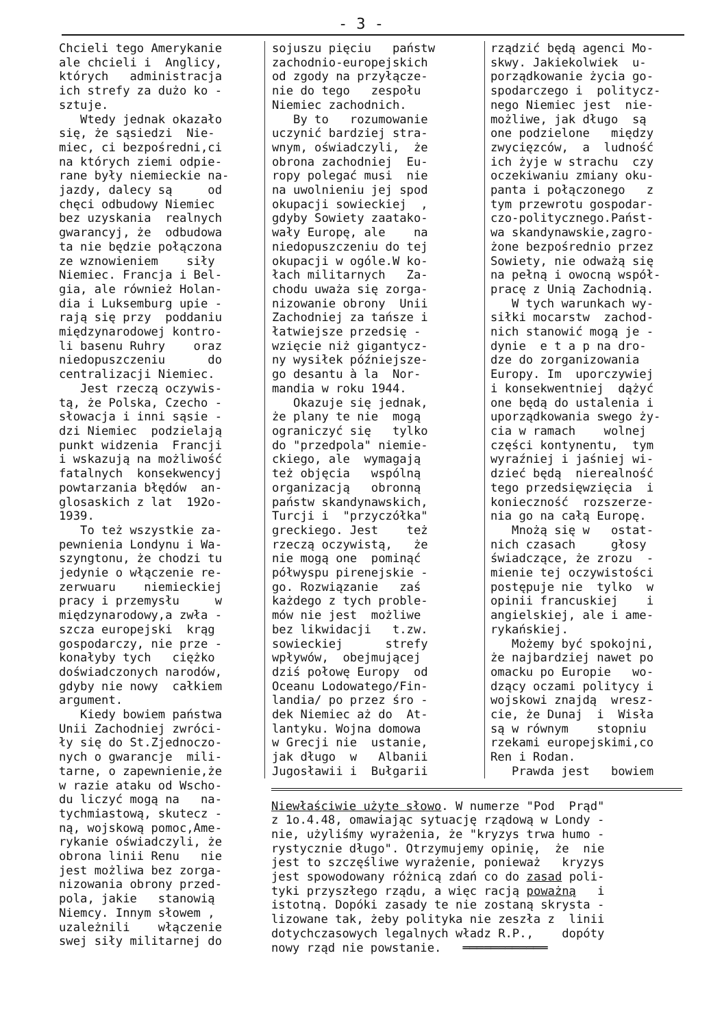- 3 -
Chcieli tego Amerykanie ale chcieli i Anglicy, których administracja ich strefy za dużo ko - sztuje. Wtedy jednak okazało się, że sąsiedzi Nie- miec, ci bezpośredni,ci na których ziemi odpie- rane były niemieckie na- jazdy, dalecy są od chęci odbudowy Niemiec bez uzyskania realnych gwarancyj, że odbudowa ta nie będzie połączona ze wznowieniem siły Niemiec. Francja i Bel- gia, ale również Holan- dia i Luksemburg upie - rają się przy poddaniu międzynarodowej kontro- li basenu Ruhry oraz niedopuszczeniu do centralizacji Niemiec. Jest rzeczą oczywis- tą, że Polska, Czecho - słowacja i inni sąsie - dzi Niemiec podzielają punkt widzenia Francji i wskazują na możliwość fatalnych konsekwencyj powtarzania błędów an- glosaskich z lat 192o- 1939. To też wszystkie za- pewnienia Londynu i Wa- szyngtonu, że chodzi tu jedynie o włączenie re- zerwuaru niemieckiej pracy i przemysłu w międzynarodowy,a zwła - szcza europejski krąg gospodarczy, nie prze - konałyby tych ciężko doświadczonych narodów, gdyby nie nowy całkiem argument. Kiedy bowiem państwa Unii Zachodniej zwróci- ły się do St.Zjednoczo- nych o gwarancje mili- tarne, o zapewnienie,że w razie ataku od Wscho- du liczyć mogą na na- tychmiastową, skutecz - ną, wojskową pomoc,Ame- rykanie oświadczyli, że obrona linii Renu nie jest możliwa bez zorga- nizowania obrony przed- pola, jakie stanowią Niemcy. Innym słowem , uzależnili włączenie swej siły militarnej do
sojuszu pięciu państw zachodnio-europejskich od zgody na przyłącze- nie do tego zespołu Niemiec zachodnich. By to rozumowanie uczynić bardziej stra- wnym, oświadczyli, że obrona zachodniej Eu- ropy polegać musi nie na uwolnieniu jej spod okupacji sowieckiej , gdyby Sowiety zaatako- wały Europę, ale na niedopuszczeniu do tej okupacji w ogóle.W ko- łach militarnych Za- chodu uważa się zorga- nizowanie obrony Unii Zachodniej za tańsze i łatwiejsze przedsię - wzięcie niż gigantycz- ny wysiłek późniejsze- go desantu à la Nor- mandia w roku 1944. Okazuje się jednak, że plany te nie mogą ograniczyć się tylko do "przedpola" niemie- ckiego, ale wymagają też objęcia wspólną organizacją obronną państw skandynawskich, Turcji i "przyczółka" greckiego. Jest też rzeczą oczywistą, że nie mogą one pominąć półwyspu pirenejskie - go. Rozwiązanie zaś każdego z tych proble- mów nie jest możliwe bez likwidacji t.zw. sowieckiej strefy wpływów, obejmującej dziś połowę Europy od Oceanu Lodowatego/Fin- landia/ po przez śro - dek Niemiec aż do At- lantyku. Wojna domowa w Grecji nie ustanie, jak długo w Albanii Jugosławii i Bułgarii
rządzić będą agenci Mo- skwy. Jakiekolwiek u- porządkowanie życia go- spodarczego i politycz- nego Niemiec jest nie- możliwe, jak długo są one podzielone między zwycięzców, a ludność ich żyje w strachu czy oczekiwaniu zmiany oku- panta i połączonego z tym przewrotu gospodar- czo-politycznego.Państ- wa skandynawskie,zagro- żone bezpośrednio przez Sowiety, nie odważą się na pełną i owocną współ- pracę z Unią Zachodnią. W tych warunkach wy- siłki mocarstw zachod- nich stanowić mogą je - dynie e t a p na dro- dze do zorganizowania Europy. Im uporczywiej i konsekwentniej dążyć one będą do ustalenia i uporządkowania swego ży- cia w ramach wolnej części kontynentu, tym wyraźniej i jaśniej wi- dzieć będą nierealność tego przedsięwzięcia i konieczność rozszerze- nia go na całą Europę. Mnożą się w ostat- nich czasach głosy świadczące, że zrozu - mienie tej oczywistości postępuje nie tylko w opinii francuskiej i angielskiej, ale i ame- rykańskiej. Możemy być spokojni, że najbardziej nawet po omacku po Europie wo- dzący oczami politycy i wojskowi znajdą wresz- cie, że Dunaj i Wisła są w równym stopniu rzekami europejskimi,co Ren i Rodan. Prawda jest bowiem
Niewłaściwie użyte słowo. W numerze "Pod Prąd" z 1o.4.48, omawiając sytuację rządową w Londy - nie, użyliśmy wyrażenia, że "kryzys trwa humo - rystycznie długo". Otrzymujemy opinię, że nie jest to szczęśliwe wyrażenie, ponieważ kryzys jest spowodowany różnicą zdań co do zasad poli- tyki przyszłego rządu, a więc racją poważną i istotną. Dopóki zasady te nie zostaną skrysta - lizowane tak, żeby polityka nie zeszła z linii dotychczasowych legalnych władz R.P., dopóty nowy rząd nie powstanie. ════════════